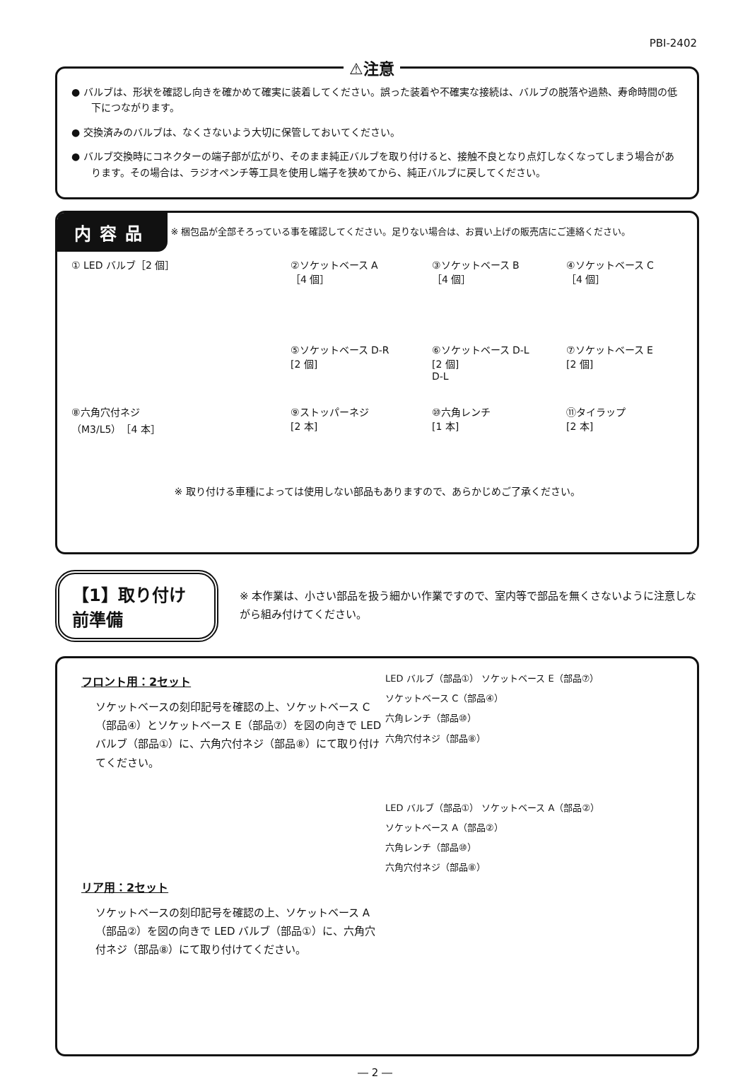PBI-2402
⚠注意
● バルブは、形状を確認し向きを確かめて確実に装着してください。誤った装着や不確実な接続は、バルブの脱落や過熱、寿命時間の低下につながります。
● 交換済みのバルブは、なくさないよう大切に保管しておいてください。
● バルブ交換時にコネクターの端子部が広がり、そのまま純正バルブを取り付けると、接触不良となり点灯しなくなってしまう場合があります。その場合は、ラジオペンチ等工具を使用し端子を狭めてから、純正バルブに戻してください。
内容品
※ 梱包品が全部そろっている事を確認してください。足りない場合は、お買い上げの販売店にご連絡ください。
① LED バルブ［2 個］
②ソケットベース A
［4 個］
⑤ソケットベース D-R
[2 個]
③ソケットベース B
［4 個］
⑥ソケットベース D-L
[2 個]
D-L
④ソケットベース C
［4 個］
⑦ソケットベース E
[2 個]
⑧六角穴付ネジ
（M3/L5）［4 本］
⑨ストッパーネジ
[2 本]
⑩六角レンチ
[1 本]
⑪タイラップ
[2 本]
※ 取り付ける車種によっては使用しない部品もありますので、あらかじめご了承ください。
【1】取り付け前準備
※ 本作業は、小さい部品を扱う細かい作業ですので、室内等で部品を無くさないように注意しながら組み付けてください。
フロント用：2セット
ソケットベースの刻印記号を確認の上、ソケットベース C（部品④）とソケットベース E（部品⑦）を図の向きで LED バルブ（部品①）に、六角穴付ネジ（部品⑧）にて取り付けてください。
リア用：2セット
ソケットベースの刻印記号を確認の上、ソケットベース A（部品②）を図の向きで LED バルブ（部品①）に、六角穴付ネジ（部品⑧）にて取り付けてください。
LED バルブ（部品①） ソケットベース E（部品⑦）
ソケットベース C（部品④）
六角レンチ（部品⑩）
六角穴付ネジ（部品⑧）
LED バルブ（部品①） ソケットベース A（部品②）
ソケットベース A（部品②）
六角レンチ（部品⑩）
六角穴付ネジ（部品⑧）
― 2 ―